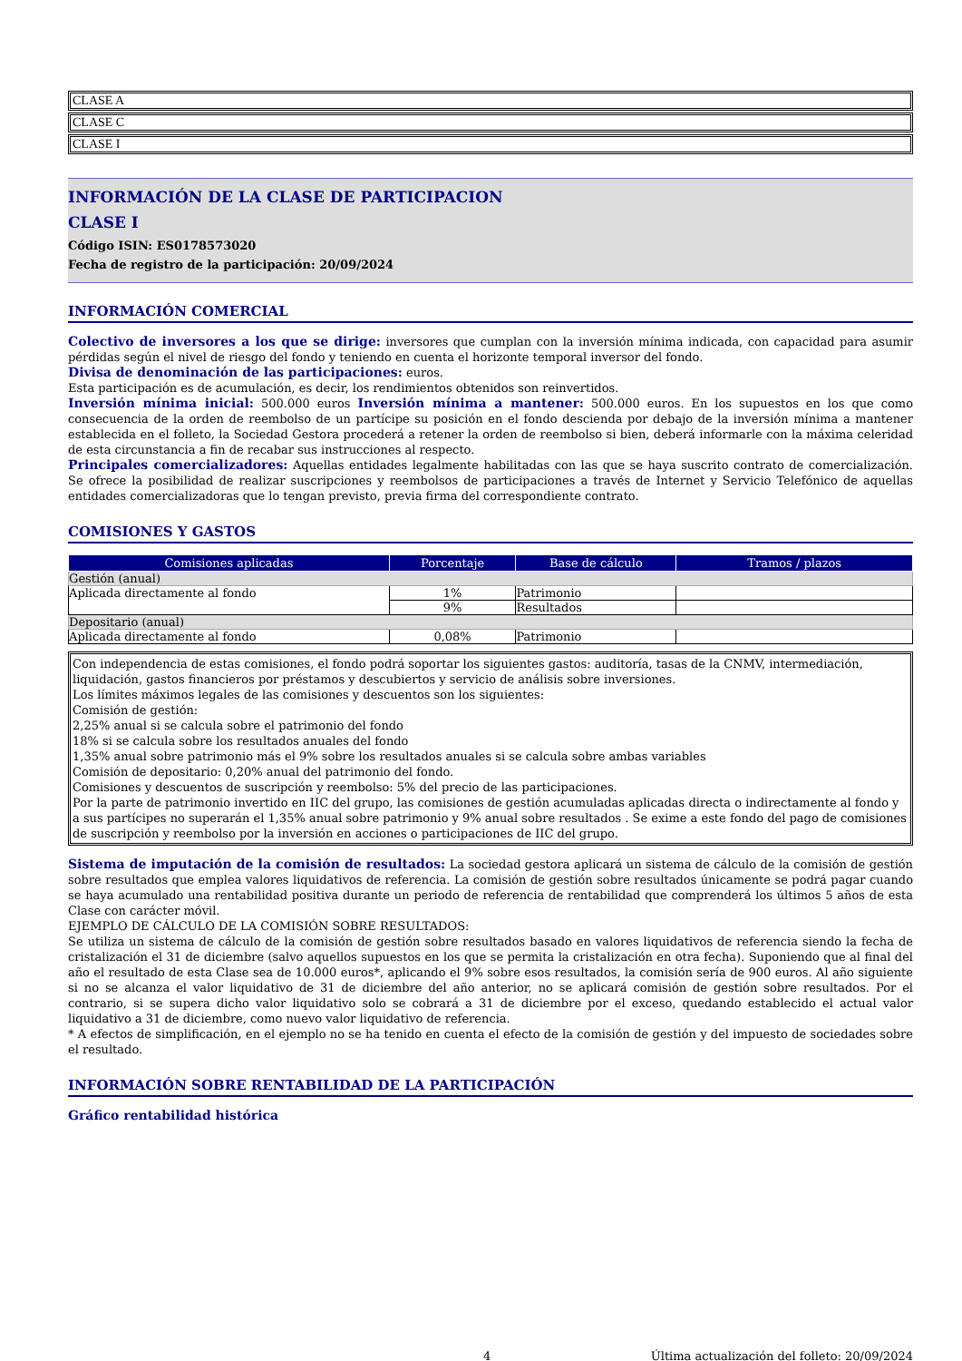CLASE A
CLASE C
CLASE I
INFORMACIÓN DE LA CLASE DE PARTICIPACION
CLASE I
Código ISIN: ES0178573020
Fecha de registro de la participación: 20/09/2024
INFORMACIÓN COMERCIAL
Colectivo de inversores a los que se dirige: inversores que cumplan con la inversión mínima indicada, con capacidad para asumir pérdidas según el nivel de riesgo del fondo y teniendo en cuenta el horizonte temporal inversor del fondo.
Divisa de denominación de las participaciones: euros.
Esta participación es de acumulación, es decir, los rendimientos obtenidos son reinvertidos.
Inversión mínima inicial: 500.000 euros Inversión mínima a mantener: 500.000 euros. En los supuestos en los que como consecuencia de la orden de reembolso de un partícipe su posición en el fondo descienda por debajo de la inversión mínima a mantener establecida en el folleto, la Sociedad Gestora procederá a retener la orden de reembolso si bien, deberá informarle con la máxima celeridad de esta circunstancia a fin de recabar sus instrucciones al respecto.
Principales comercializadores: Aquellas entidades legalmente habilitadas con las que se haya suscrito contrato de comercialización. Se ofrece la posibilidad de realizar suscripciones y reembolsos de participaciones a través de Internet y Servicio Telefónico de aquellas entidades comercializadoras que lo tengan previsto, previa firma del correspondiente contrato.
COMISIONES Y GASTOS
| Comisiones aplicadas | Porcentaje | Base de cálculo | Tramos / plazos |
| --- | --- | --- | --- |
| Gestión (anual) | | | |
| Aplicada directamente al fondo | 1% | Patrimonio | |
| | 9% | Resultados | |
| Depositario (anual) | | | |
| Aplicada directamente al fondo | 0,08% | Patrimonio | |
Con independencia de estas comisiones, el fondo podrá soportar los siguientes gastos: auditoría, tasas de la CNMV, intermediación, liquidación, gastos financieros por préstamos y descubiertos y servicio de análisis sobre inversiones.
Los límites máximos legales de las comisiones y descuentos son los siguientes:
Comisión de gestión:
2,25% anual si se calcula sobre el patrimonio del fondo
18% si se calcula sobre los resultados anuales del fondo
1,35% anual sobre patrimonio más el 9% sobre los resultados anuales si se calcula sobre ambas variables
Comisión de depositario: 0,20% anual del patrimonio del fondo.
Comisiones y descuentos de suscripción y reembolso: 5% del precio de las participaciones.
Por la parte de patrimonio invertido en IIC del grupo, las comisiones de gestión acumuladas aplicadas directa o indirectamente al fondo y a sus partícipes no superarán el 1,35% anual sobre patrimonio y 9% anual sobre resultados . Se exime a este fondo del pago de comisiones de suscripción y reembolso por la inversión en acciones o participaciones de IIC del grupo.
Sistema de imputación de la comisión de resultados: La sociedad gestora aplicará un sistema de cálculo de la comisión de gestión sobre resultados que emplea valores liquidativos de referencia. La comisión de gestión sobre resultados únicamente se podrá pagar cuando se haya acumulado una rentabilidad positiva durante un periodo de referencia de rentabilidad que comprenderá los últimos 5 años de esta Clase con carácter móvil.
EJEMPLO DE CÁLCULO DE LA COMISIÓN SOBRE RESULTADOS:
Se utiliza un sistema de cálculo de la comisión de gestión sobre resultados basado en valores liquidativos de referencia siendo la fecha de cristalización el 31 de diciembre (salvo aquellos supuestos en los que se permita la cristalización en otra fecha). Suponiendo que al final del año el resultado de esta Clase sea de 10.000 euros*, aplicando el 9% sobre esos resultados, la comisión sería de 900 euros. Al año siguiente si no se alcanza el valor liquidativo de 31 de diciembre del año anterior, no se aplicará comisión de gestión sobre resultados. Por el contrario, si se supera dicho valor liquidativo solo se cobrará a 31 de diciembre por el exceso, quedando establecido el actual valor liquidativo a 31 de diciembre, como nuevo valor liquidativo de referencia.
* A efectos de simplificación, en el ejemplo no se ha tenido en cuenta el efecto de la comisión de gestión y del impuesto de sociedades sobre el resultado.
INFORMACIÓN SOBRE RENTABILIDAD DE LA PARTICIPACIÓN
Gráfico rentabilidad histórica
4 Última actualización del folleto: 20/09/2024